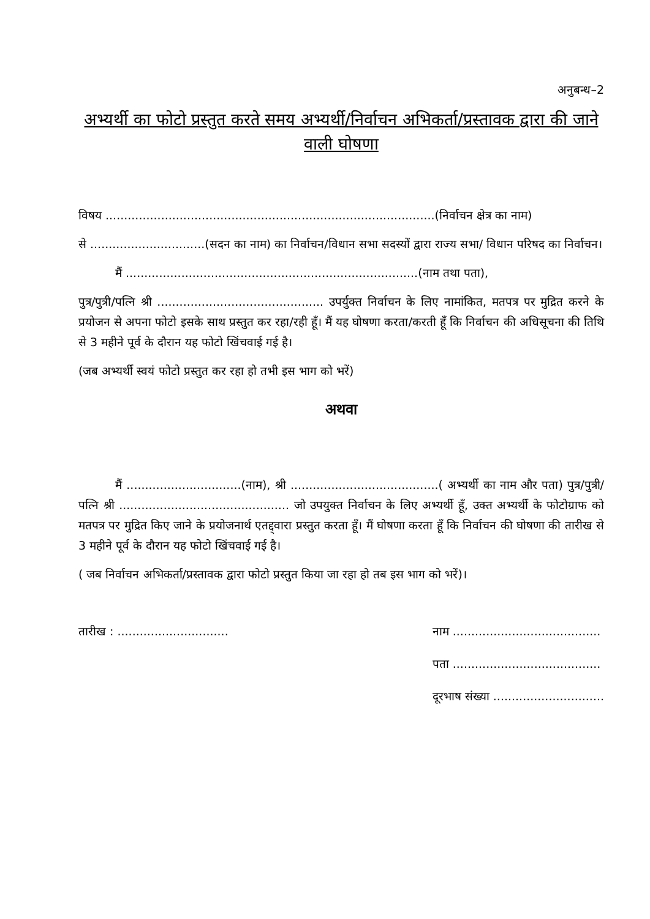अनुबन्ध–2
अभ्यर्थी का फोटो प्रस्तुत करते समय अभ्यर्थी/निर्वाचन अभिकर्ता/प्रस्तावक द्वारा की जाने वाली घोषणा
विषय .........................................................................................(निर्वाचन क्षेत्र का नाम)
से ...............................(सदन का नाम) का निर्वाचन/विधान सभा सदस्यों द्वारा राज्य सभा/ विधान परिषद का निर्वाचन।
मैं ...............................................................................(नाम तथा पता),
पुत्र/पुत्री/पत्नि श्री ............................................. उपर्युक्त निर्वाचन के लिए नामांकित, मतपत्र पर मुद्रित करने के प्रयोजन से अपना फोटो इसके साथ प्रस्तुत कर रहा/रही हूँ। मैं यह घोषणा करता/करती हूँ कि निर्वाचन की अधिसूचना की तिथि से 3 महीने पूर्व के दौरान यह फोटो खिंचवाई गई है।
(जब अभ्यर्थी स्वयं फोटो प्रस्तुत कर रहा हो तभी इस भाग को भरें)
अथवा
मैं ...............................(नाम), श्री ........................................( अभ्यर्थी का नाम और पता) पुत्र/पुत्री/पत्नि श्री .............................................. जो उपयुक्त निर्वाचन के लिए अभ्यर्थी हूँ, उक्त अभ्यर्थी के फोटोग्राफ को मतपत्र पर मुद्रित किए जाने के प्रयोजनार्थ एतद्द्वारा प्रस्तुत करता हूँ। मैं घोषणा करता हूँ कि निर्वाचन की घोषणा की तारीख से 3 महीने पूर्व के दौरान यह फोटो खिंचवाई गई है।
( जब निर्वाचन अभिकर्ता/प्रस्तावक द्वारा फोटो प्रस्तुत किया जा रहा हो तब इस भाग को भरें)।
तारीख : ..............................
नाम ........................................
पता ........................................
दूरभाष संख्या ..............................